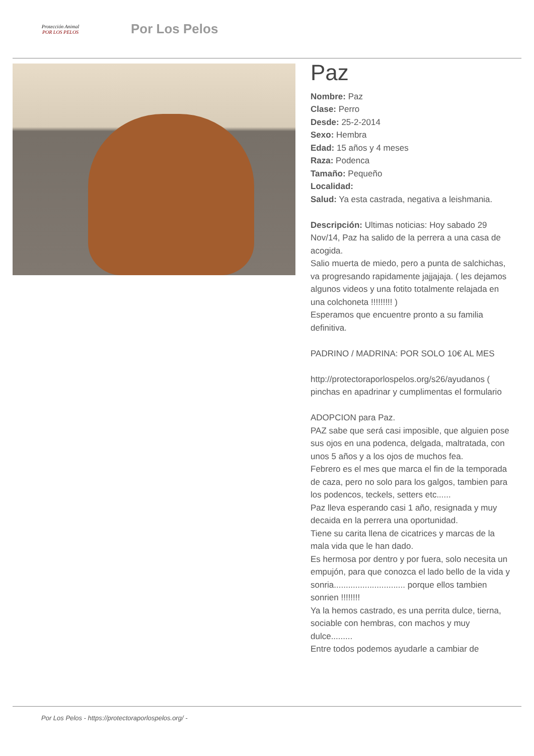Protección Animal
POR LOS PELOS
Por Los Pelos
Paz
Nombre: Paz
Clase: Perro
Desde: 25-2-2014
Sexo: Hembra
Edad: 15 años y 4 meses
Raza: Podenca
Tamaño: Pequeño
Localidad:
Salud: Ya esta castrada, negativa a leishmania.
Descripción: Ultimas noticias: Hoy sabado 29 Nov/14, Paz ha salido de la perrera a una casa de acogida.
Salio muerta de miedo, pero a punta de salchichas, va progresando rapidamente jajjajaja. ( les dejamos algunos videos y una fotito totalmente relajada en una colchoneta !!!!!!!!! )
Esperamos que encuentre pronto a su familia definitiva.
PADRINO / MADRINA: POR SOLO 10€ AL MES
http://protectoraporlospelos.org/s26/ayudanos ( pinchas en apadrinar y cumplimentas el formulario
ADOPCION para Paz.
PAZ sabe que será casi imposible, que alguien pose sus ojos en una podenca, delgada, maltratada, con unos 5 años y a los ojos de muchos fea.
Febrero es el mes que marca el fin de la temporada de caza, pero no solo para los galgos, tambien para los podencos, teckels, setters etc......
Paz lleva esperando casi 1 año, resignada y muy decaida en la perrera una oportunidad.
Tiene su carita llena de cicatrices y marcas de la mala vida que le han dado.
Es hermosa por dentro y por fuera, solo necesita un empujón, para que conozca el lado bello de la vida y sonria.............................. porque ellos tambien sonrien !!!!!!!!
Ya la hemos castrado, es una perrita dulce, tierna, sociable con hembras, con machos y muy dulce.........
Entre todos podemos ayudarle a cambiar de
Por Los Pelos - https://protectoraporlospelos.org/ -